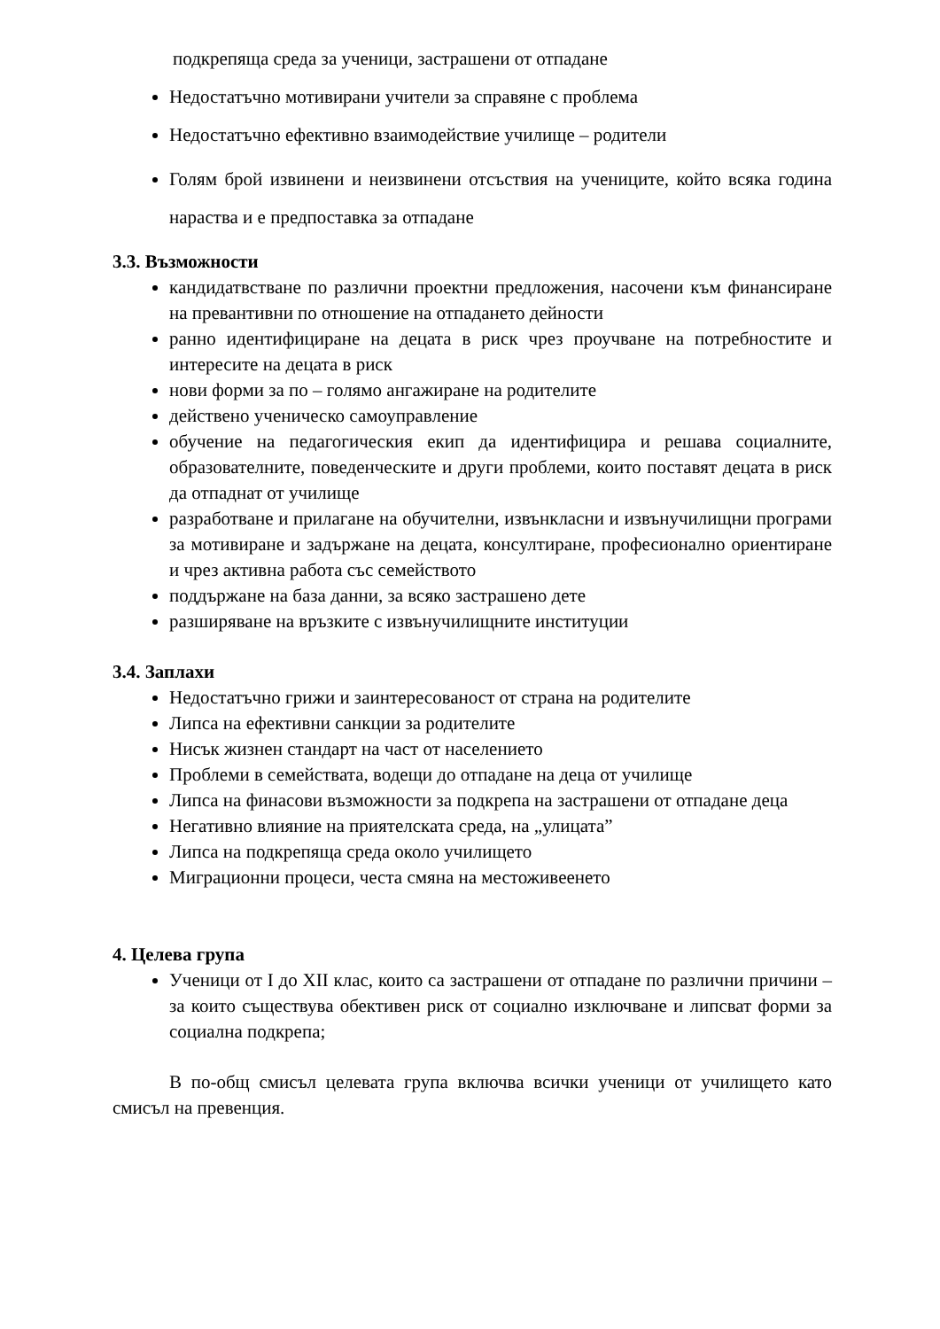подкрепяща среда за ученици, застрашени от отпадане
Недостатъчно мотивирани учители за справяне с проблема
Недостатъчно ефективно взаимодействие училище – родители
Голям брой извинени и неизвинени отсъствия на учениците, който всяка година нараства и е предпоставка за отпадане
3.3. Възможности
кандидатвстване по различни проектни предложения, насочени към финансиране на превантивни по отношение на отпадането дейности
ранно идентифициране на децата в риск чрез проучване на потребностите и интересите на децата в риск
нови форми за по – голямо ангажиране на родителите
действено ученическо самоуправление
обучение на педагогическия екип да идентифицира и решава социалните, образователните, поведенческите и други проблеми, които поставят децата в риск да отпаднат от училище
разработване и прилагане на обучителни, извънкласни и извънучилищни програми за мотивиране и задържане на децата, консултиране, професионално ориентиране и чрез активна работа със семейството
поддържане на база данни, за всяко застрашено дете
разширяване на връзките с извънучилищните институции
3.4. Заплахи
Недостатъчно грижи и заинтересованост от страна на родителите
Липса на ефективни санкции за родителите
Нисък жизнен стандарт на част от населението
Проблеми в семействата, водещи до отпадане на деца от училище
Липса на финасови възможности за подкрепа на застрашени от отпадане деца
Негативно влияние на приятелската среда, на „улицата”
Липса на подкрепяща среда около училището
Миграционни процеси, честа смяна на местоживеенето
4. Целева група
Ученици от I до XII клас, които са застрашени от отпадане по различни причини – за които съществува обективен риск от социално изключване и липсват форми за социална подкрепа;
В по-общ смисъл целевата група включва всички ученици от училището като смисъл на превенция.